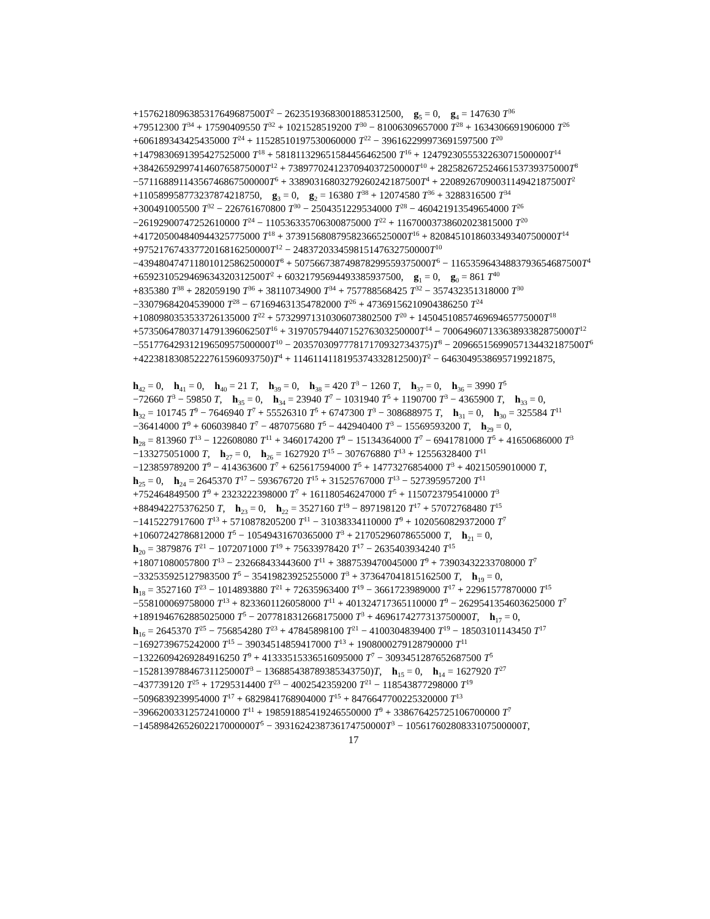+1576218096385317649687500T<sup>2</sup> − 2623519368300188531250​0, g<sub>5</sub> = 0, g<sub>4</sub> = 147630 T<sup>36</sup>
+79512300 T<sup>34</sup> + 17590409550 T<sup>32</sup> + 1021528519200 T<sup>30</sup> − 81006309657000 T<sup>28</sup> + 1634306691906000 T<sup>26</sup>
+6061893434254350​00 T<sup>24</sup> + 115285101975300600​00 T<sup>22</sup> − 396162299973691597500 T<sup>20</sup>
+1479830691395427525000 T<sup>18</sup> + 58181132965158445646250​0 T<sup>16</sup> + 1247923055532263071500000T<sup>14</sup>
+384265929974146076587500​0T<sup>12</sup> + 73897702412370940372500​00T<sup>10</sup> + 28258267252466153739375000T<sup>8</sup>
−57116889114356746867500000T<sup>6</sup> + 33890316803279260242187500T<sup>4</sup> + 22089267090031149421875​00T<sup>2</sup>
+1105899587732378742187​50, g<sub>3</sub> = 0, g<sub>2</sub> = 16380 T<sup>38</sup> + 12074580 T<sup>36</sup> + 3288316500 T<sup>34</sup>
+300491005500 T<sup>32</sup> − 226761670800 T<sup>30</sup> − 2504351229534000 T<sup>28</sup> − 460421913549654000 T<sup>26</sup>
−26192900747252610000 T<sup>24</sup> − 110536335706300875000 T<sup>22</sup> + 1167000373860202381500​0 T<sup>20</sup>
+4172050048409443257750​00 T<sup>18</sup> + 37391568087958236652500​0T<sup>16</sup> + 820845101860334934075000​0T<sup>14</sup>
+97521767433772016816250000T<sup>12</sup> − 248372033459815147632750000T<sup>10</sup>
−439480474711801012586250000T<sup>8</sup> + 507566738749878299559375000T<sup>6</sup> − 116535964348837936546875​00T<sup>4</sup>
+659231052946963432031250​0T<sup>2</sup> + 6032179569449338593750​0, g<sub>1</sub> = 0, g<sub>0</sub> = 861 T<sup>40</sup>
+835380 T<sup>38</sup> + 282059190 T<sup>36</sup> + 38110734900 T<sup>34</sup> + 757788568425 T<sup>32</sup> − 357432351318000 T<sup>30</sup>
−33079684204539000 T<sup>28</sup> − 671694631354782000 T<sup>26</sup> + 4736915621090438625​0 T<sup>24</sup>
+108098035353372613500​0 T<sup>22</sup> + 5732997131030607380250​0 T<sup>20</sup> + 1450451085746969465775000T<sup>18</sup>
+5735064780371479139606250T<sup>16</sup> + 31970579440715276303250000T<sup>14</sup> − 70064960713363893382875000T<sup>12</sup>
−55177642931219650957500000T<sup>10</sup> − 20357030977781717093273437​5)T<sup>8</sup> − 209665156990571344321875​00T<sup>6</sup>
+42238183085222761596093750)T<sup>4</sup> + 114611411819537433281250​0)T<sup>2</sup> − 646304953869571992187​5,
h<sub>42</sub> = 0, h<sub>41</sub> = 0, h<sub>40</sub> = 21 T, h<sub>39</sub> = 0, h<sub>38</sub> = 420 T<sup>3</sup> − 1260 T, h<sub>37</sub> = 0, h<sub>36</sub> = 3990 T<sup>5</sup>
−72660 T<sup>3</sup> − 59850 T, h<sub>35</sub> = 0, h<sub>34</sub> = 23940 T<sup>7</sup> − 1031940 T<sup>5</sup> + 1190700 T<sup>3</sup> − 4365900 T, h<sub>33</sub> = 0,
h<sub>32</sub> = 101745 T<sup>9</sup> − 7646940 T<sup>7</sup> + 55526310 T<sup>5</sup> + 6747300 T<sup>3</sup> − 308688975 T, h<sub>31</sub> = 0, h<sub>30</sub> = 325584 T<sup>11</sup>
−36414000 T<sup>9</sup> + 606039840 T<sup>7</sup> − 487075680 T<sup>5</sup> − 442940400 T<sup>3</sup> − 15569593200 T, h<sub>29</sub> = 0,
h<sub>28</sub> = 813960 T<sup>13</sup> − 122608080 T<sup>11</sup> + 3460174200 T<sup>9</sup> − 15134364000 T<sup>7</sup> − 6941781000 T<sup>5</sup> + 41650686000 T<sup>3</sup>
−133275051000 T, h<sub>27</sub> = 0, h<sub>26</sub> = 1627920 T<sup>15</sup> − 307676880 T<sup>13</sup> + 12556328400 T<sup>11</sup>
−123859789200 T<sup>9</sup> − 414363600 T<sup>7</sup> + 625617594000 T<sup>5</sup> + 14773276854000 T<sup>3</sup> + 40215059010000 T,
h<sub>25</sub> = 0, h<sub>24</sub> = 2645370 T<sup>17</sup> − 593676720 T<sup>15</sup> + 31525767000 T<sup>13</sup> − 527395957200 T<sup>11</sup>
+752464849500 T<sup>9</sup> + 2323222398000 T<sup>7</sup> + 161180546247000 T<sup>5</sup> + 1150723795410000 T<sup>3</sup>
+884942275376250 T, h<sub>23</sub> = 0, h<sub>22</sub> = 3527160 T<sup>19</sup> − 897198120 T<sup>17</sup> + 57072768480 T<sup>15</sup>
−1415227917600 T<sup>13</sup> + 5710878205200 T<sup>11</sup> − 31038334110000 T<sup>9</sup> + 1020560829372000 T<sup>7</sup>
+10607242786812000 T<sup>5</sup> − 10549431670365000 T<sup>3</sup> + 21705296078655000 T, h<sub>21</sub> = 0,
h<sub>20</sub> = 3879876 T<sup>21</sup> − 1072071000 T<sup>19</sup> + 75633978420 T<sup>17</sup> − 2635403934240 T<sup>15</sup>
+18071080057800 T<sup>13</sup> − 232668433443600 T<sup>11</sup> + 3887539470045000 T<sup>9</sup> + 73903432233708000 T<sup>7</sup>
−332535925127983500 T<sup>5</sup> − 35419823925255000 T<sup>3</sup> + 373647041815162500 T, h<sub>19</sub> = 0,
h<sub>18</sub> = 3527160 T<sup>23</sup> − 1014893880 T<sup>21</sup> + 72635963400 T<sup>19</sup> − 3661723989000 T<sup>17</sup> + 22961577870000 T<sup>15</sup>
−558100069758000 T<sup>13</sup> + 8233601126058000 T<sup>11</sup> + 401324717365110000 T<sup>9</sup> − 2629541354603625000 T<sup>7</sup>
+1891946762885025000 T<sup>5</sup> − 2077818312668175000 T<sup>3</sup> + 4696174277313750000T, h<sub>17</sub> = 0,
h<sub>16</sub> = 2645370 T<sup>25</sup> − 756854280 T<sup>23</sup> + 47845898100 T<sup>21</sup> − 4100304839400 T<sup>19</sup> − 18503101143450 T<sup>17</sup>
−1692739675242000 T<sup>15</sup> − 39034514859417000 T<sup>13</sup> + 1908000279128790000 T<sup>11</sup>
−13226094269284916250 T<sup>9</sup> + 41333515336516095000 T<sup>7</sup> − 30934512876526875​00 T<sup>5</sup>
−15281397884673112500​0T<sup>3</sup> − 13688543878938534375​0)T, h<sub>15</sub> = 0, h<sub>14</sub> = 1627920 T<sup>27</sup>
−437739120 T<sup>25</sup> + 17295314400 T<sup>23</sup> − 4002542359200 T<sup>21</sup> − 118543877298000 T<sup>19</sup>
−5096839239954000 T<sup>17</sup> + 6829841768904000 T<sup>15</sup> + 8476647700225320000 T<sup>13</sup>
−39662003312572410000 T<sup>11</sup> + 198591885419246550000 T<sup>9</sup> + 338676425725106700000 T<sup>7</sup>
−14589842652602217000000T<sup>5</sup> − 3931624238736174750000T<sup>3</sup> − 10561760280833107500000T,
17